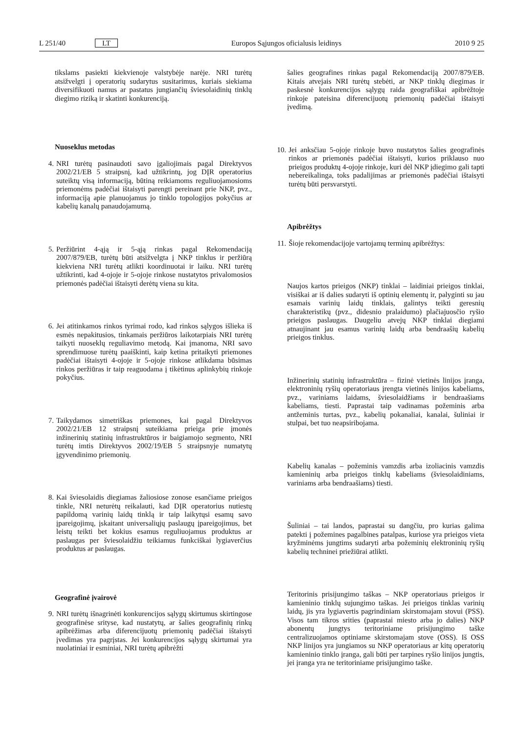L 251/40 LT Europos Sąjungos oficialusis leidinys 2010 9 25
tikslams pasiekti kiekvienoje valstybėje narėje. NRI turėtų atsižvelgti į operatorių sudarytus susitarimus, kuriais siekiama diversifikuoti namus ar pastatus jungiančių šviesolaidinių tinklų diegimo riziką ir skatinti konkurenciją.
Nuoseklus metodas
4. NRI turėtų pasinaudoti savo įgaliojimais pagal Direktyvos 2002/21/EB 5 straipsnį, kad užtikrintų, jog DĮR operatorius suteiktų visą informaciją, būtiną reikiamoms reguliuojamosioms priemonėms padėčiai ištaisyti parengti pereinant prie NKP, pvz., informaciją apie planuojamus jo tinklo topologijos pokyčius ar kabelių kanalų panaudojamumą.
5. Peržiūrint 4-ąją ir 5-ąją rinkas pagal Rekomendaciją 2007/879/EB, turėtų būti atsižvelgta į NKP tinklus ir peržiūrą kiekviena NRI turėtų atlikti koordinuotai ir laiku. NRI turėtų užtikrinti, kad 4-ojoje ir 5-ojoje rinkose nustatytos privalomosios priemonės padėčiai ištaisyti derėtų viena su kita.
6. Jei atitinkamos rinkos tyrimai rodo, kad rinkos sąlygos išlieka iš esmės nepakitusios, tinkamais peržiūros laikotarpiais NRI turėtų taikyti nuoseklų reguliavimo metodą. Kai įmanoma, NRI savo sprendimuose turėtų paaiškinti, kaip ketina pritaikyti priemones padėčiai ištaisyti 4-ojoje ir 5-ojoje rinkose atlikdama būsimas rinkos peržiūras ir taip reaguodama į tikėtinus aplinkybių rinkoje pokyčius.
7. Taikydamos simetriškas priemones, kai pagal Direktyvos 2002/21/EB 12 straipsnį suteikiama prieiga prie įmonės inžinerinių statinių infrastruktūros ir baigiamojo segmento, NRI turėtų imtis Direktyvos 2002/19/EB 5 straipsnyje numatytų įgyvendinimo priemonių.
8. Kai šviesolaidis diegiamas žaliosiose zonose esančiame prieigos tinkle, NRI neturėtų reikalauti, kad DĮR operatorius nutiestų papildomą varinių laidų tinklą ir taip laikytųsi esamų savo įpareigojimų, įskaitant universaliųjų paslaugų įpareigojimus, bet leistų teikti bet kokius esamus reguliuojamus produktus ar paslaugas per šviesolaidžiu teikiamus funkciškai lygiaverčius produktus ar paslaugas.
Geografinė įvairovė
9. NRI turėtų išnagrinėti konkurencijos sąlygų skirtumus skirtingose geografinėse srityse, kad nustatytų, ar šalies geografinių rinkų apibrėžimas arba diferencijuotų priemonių padėčiai ištaisyti įvedimas yra pagrįstas. Jei konkurencijos sąlygų skirtumai yra nuolatiniai ir esminiai, NRI turėtų apibrėžti
šalies geografines rinkas pagal Rekomendaciją 2007/879/EB. Kitais atvejais NRI turėtų stebėti, ar NKP tinklų diegimas ir paskesnė konkurencijos sąlygų raida geografiškai apibrėžtoje rinkoje pateisina diferencijuotų priemonių padėčiai ištaisyti įvedimą.
10. Jei anksčiau 5-ojoje rinkoje buvo nustatytos šalies geografinės rinkos ar priemonės padėčiai ištaisyti, kurios priklauso nuo prieigos produktų 4-ojoje rinkoje, kuri dėl NKP įdiegimo gali tapti nebereikalinga, toks padalijimas ar priemonės padėčiai ištaisyti turėtų būti persvarstyti.
Apibrėžtys
11. Šioje rekomendacijoje vartojamų terminų apibrėžtys:
Naujos kartos prieigos (NKP) tinklai – laidiniai prieigos tinklai, visiškai ar iš dalies sudaryti iš optinių elementų ir, palyginti su jau esamais varinių laidų tinklais, galintys teikti geresnių charakteristikų (pvz., didesnio pralaidumo) plačiajuosčio ryšio prieigos paslaugas. Daugeliu atvejų NKP tinklai diegiami atnaujinant jau esamus varinių laidų arba bendraašių kabelių prieigos tinklus.
Inžinerinių statinių infrastruktūra – fizinė vietinės linijos įranga, elektroninių ryšių operatoriaus įrengta vietinės linijos kabeliams, pvz., variniams laidams, šviesolaidžiams ir bendraašiams kabeliams, tiesti. Paprastai taip vadinamas požeminis arba antžeminis turtas, pvz., kabelių pokanaliai, kanalai, šuliniai ir stulpai, bet tuo neapsiribojama.
Kabelių kanalas – požeminis vamzdis arba izoliacinis vamzdis kamieninių arba prieigos tinklų kabeliams (šviesolaidiniams, variniams arba bendraašiams) tiesti.
Šuliniai – tai landos, paprastai su dangčiu, pro kurias galima patekti į požemines pagalbines patalpas, kuriose yra prieigos vieta kryžminėms jungtims sudaryti arba požeminių elektroninių ryšių kabelių techninei priežiūrai atlikti.
Teritorinis prisijungimo taškas – NKP operatoriaus prieigos ir kamieninio tinklų sujungimo taškas. Jei prieigos tinklas varinių laidų, jis yra lygiavertis pagrindiniam skirstomajam stovui (PSS). Visos tam tikros srities (paprastai miesto arba jo dalies) NKP abonentų jungtys teritoriniame prisijungimo taške centralizuojamos optiniame skirstomajam stove (OSS). Iš OSS NKP linijos yra jungiamos su NKP operatoriaus ar kitų operatorių kamieninio tinklo įranga, gali būti per tarpines ryšio linijos jungtis, jei įranga yra ne teritoriniame prisijungimo taške.